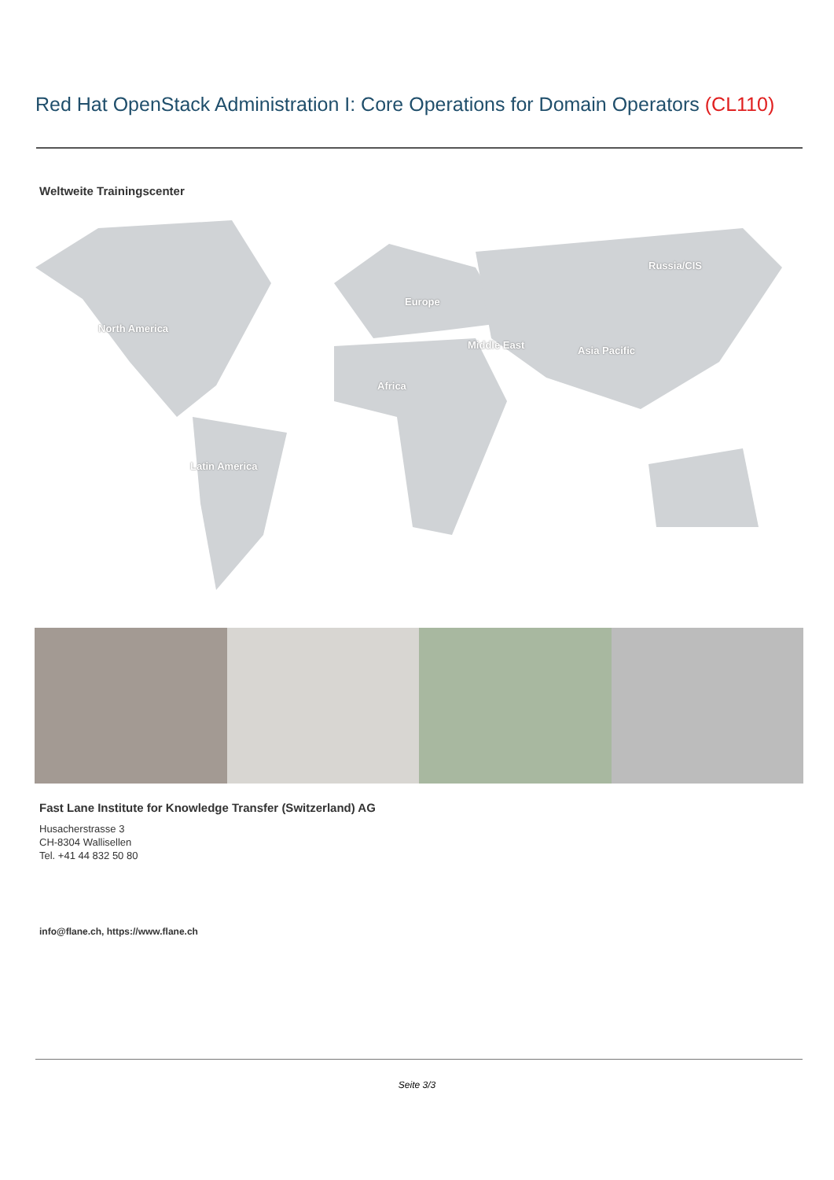Red Hat OpenStack Administration I: Core Operations for Domain Operators (CL110)
Weltweite Trainingscenter
Russia/CIS
Europe
North America
Middle East Asia Pacific
Africa
Latin America
Fast Lane Institute for Knowledge Transfer (Switzerland) AG
Husacherstrasse 3
CH-8304 Wallisellen
Tel. +41 44 832 50 80
info@flane.ch, https://www.flane.ch
Seite 3/3